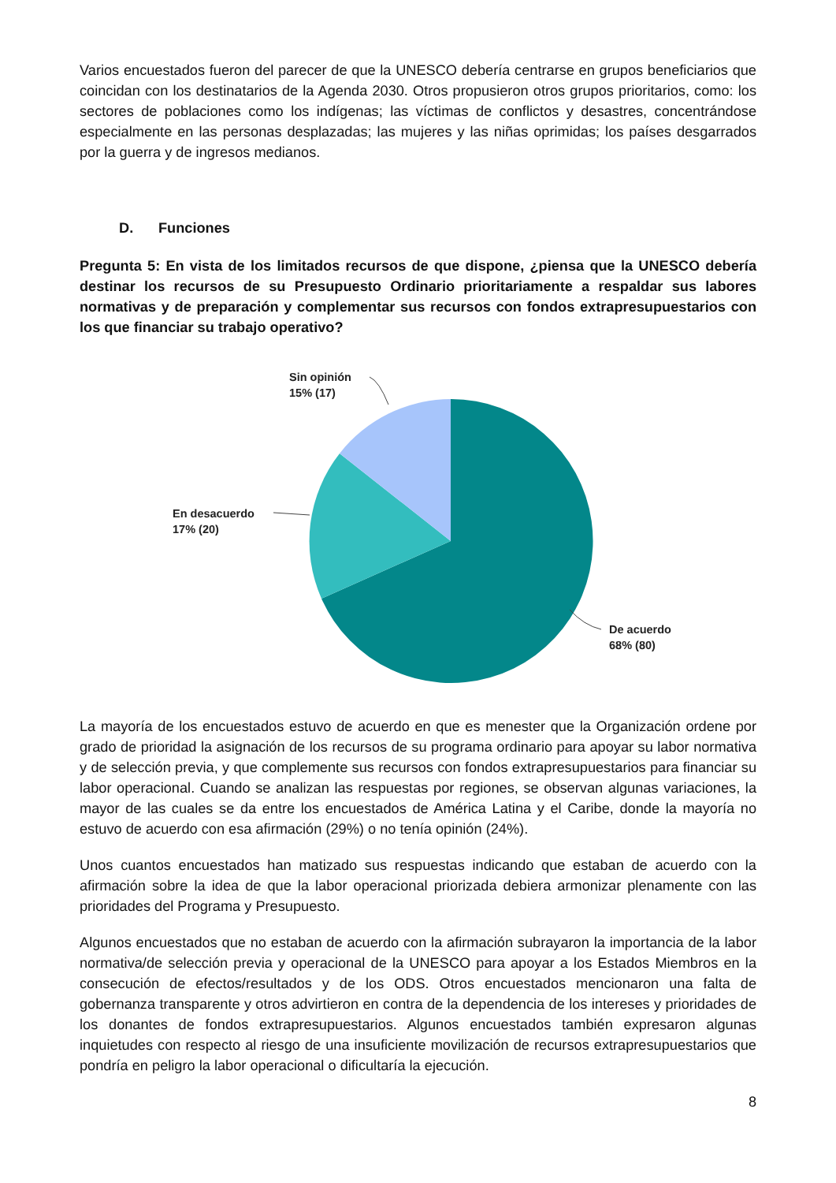Varios encuestados fueron del parecer de que la UNESCO debería centrarse en grupos beneficiarios que coincidan con los destinatarios de la Agenda 2030. Otros propusieron otros grupos prioritarios, como: los sectores de poblaciones como los indígenas; las víctimas de conflictos y desastres, concentrándose especialmente en las personas desplazadas; las mujeres y las niñas oprimidas; los países desgarrados por la guerra y de ingresos medianos.
D. Funciones
Pregunta 5: En vista de los limitados recursos de que dispone, ¿piensa que la UNESCO debería destinar los recursos de su Presupuesto Ordinario prioritariamente a respaldar sus labores normativas y de preparación y complementar sus recursos con fondos extrapresupuestarios con los que financiar su trabajo operativo?
Sin opinión
15% (17)
En desacuerdo
17% (20)
De acuerdo
68% (80)
La mayoría de los encuestados estuvo de acuerdo en que es menester que la Organización ordene por grado de prioridad la asignación de los recursos de su programa ordinario para apoyar su labor normativa y de selección previa, y que complemente sus recursos con fondos extrapresupuestarios para financiar su labor operacional. Cuando se analizan las respuestas por regiones, se observan algunas variaciones, la mayor de las cuales se da entre los encuestados de América Latina y el Caribe, donde la mayoría no estuvo de acuerdo con esa afirmación (29%) o no tenía opinión (24%).
Unos cuantos encuestados han matizado sus respuestas indicando que estaban de acuerdo con la afirmación sobre la idea de que la labor operacional priorizada debiera armonizar plenamente con las prioridades del Programa y Presupuesto.
Algunos encuestados que no estaban de acuerdo con la afirmación subrayaron la importancia de la labor normativa/de selección previa y operacional de la UNESCO para apoyar a los Estados Miembros en la consecución de efectos/resultados y de los ODS. Otros encuestados mencionaron una falta de gobernanza transparente y otros advirtieron en contra de la dependencia de los intereses y prioridades de los donantes de fondos extrapresupuestarios. Algunos encuestados también expresaron algunas inquietudes con respecto al riesgo de una insuficiente movilización de recursos extrapresupuestarios que pondría en peligro la labor operacional o dificultaría la ejecución.
8